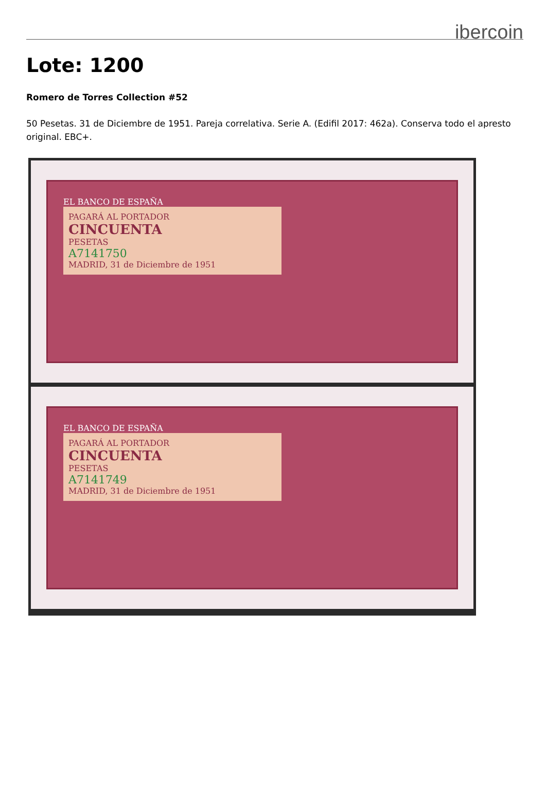ibercoin
Lote: 1200
Romero de Torres Collection #52
50 Pesetas. 31 de Diciembre de 1951. Pareja correlativa. Serie A. (Edifil 2017: 462a). Conserva todo el apresto original. EBC+.
EL BANCO DE ESPAÑA
PAGARÁ AL PORTADOR
CINCUENTA
PESETAS
A7141750
MADRID, 31 de Diciembre de 1951
EL BANCO DE ESPAÑA
PAGARÁ AL PORTADOR
CINCUENTA
PESETAS
A7141749
MADRID, 31 de Diciembre de 1951